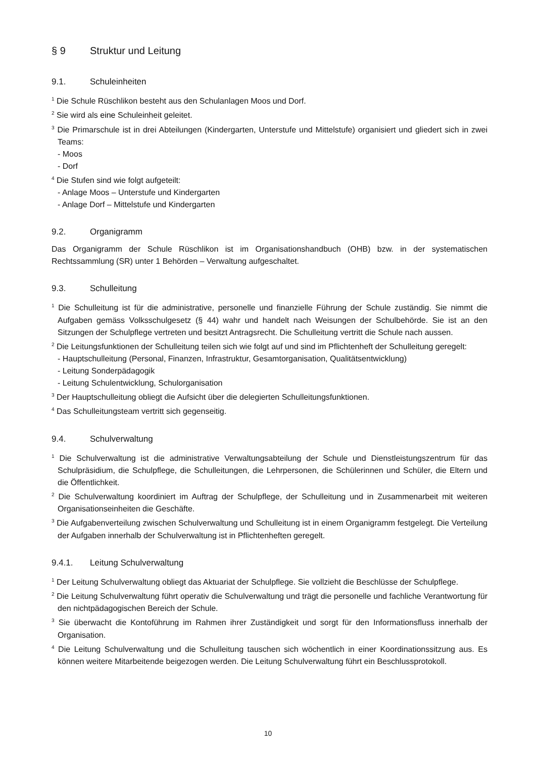§ 9 Struktur und Leitung
9.1. Schuleinheiten
<sup>1</sup> Die Schule Rüschlikon besteht aus den Schulanlagen Moos und Dorf.
<sup>2</sup> Sie wird als eine Schuleinheit geleitet.
<sup>3</sup> Die Primarschule ist in drei Abteilungen (Kindergarten, Unterstufe und Mittelstufe) organisiert und gliedert sich in zwei Teams:
- Moos
- Dorf
<sup>4</sup> Die Stufen sind wie folgt aufgeteilt:
- Anlage Moos – Unterstufe und Kindergarten
- Anlage Dorf – Mittelstufe und Kindergarten
9.2. Organigramm
Das Organigramm der Schule Rüschlikon ist im Organisationshandbuch (OHB) bzw. in der systematischen Rechtssammlung (SR) unter 1 Behörden – Verwaltung aufgeschaltet.
9.3. Schulleitung
<sup>1</sup> Die Schulleitung ist für die administrative, personelle und finanzielle Führung der Schule zuständig. Sie nimmt die Aufgaben gemäss Volksschulgesetz (§ 44) wahr und handelt nach Weisungen der Schulbehörde. Sie ist an den Sitzungen der Schulpflege vertreten und besitzt Antragsrecht. Die Schulleitung vertritt die Schule nach aussen.
<sup>2</sup> Die Leitungsfunktionen der Schulleitung teilen sich wie folgt auf und sind im Pflichtenheft der Schulleitung geregelt:
- Hauptschulleitung (Personal, Finanzen, Infrastruktur, Gesamtorganisation, Qualitätsentwicklung)
- Leitung Sonderpädagogik
- Leitung Schulentwicklung, Schulorganisation
<sup>3</sup> Der Hauptschulleitung obliegt die Aufsicht über die delegierten Schulleitungsfunktionen.
<sup>4</sup> Das Schulleitungsteam vertritt sich gegenseitig.
9.4. Schulverwaltung
<sup>1</sup> Die Schulverwaltung ist die administrative Verwaltungsabteilung der Schule und Dienstleistungszentrum für das Schulpräsidium, die Schulpflege, die Schulleitungen, die Lehrpersonen, die Schülerinnen und Schüler, die Eltern und die Öffentlichkeit.
<sup>2</sup> Die Schulverwaltung koordiniert im Auftrag der Schulpflege, der Schulleitung und in Zusammenarbeit mit weiteren Organisationseinheiten die Geschäfte.
<sup>3</sup> Die Aufgabenverteilung zwischen Schulverwaltung und Schulleitung ist in einem Organigramm festgelegt. Die Verteilung der Aufgaben innerhalb der Schulverwaltung ist in Pflichtenheften geregelt.
9.4.1. Leitung Schulverwaltung
<sup>1</sup> Der Leitung Schulverwaltung obliegt das Aktuariat der Schulpflege. Sie vollzieht die Beschlüsse der Schulpflege.
<sup>2</sup> Die Leitung Schulverwaltung führt operativ die Schulverwaltung und trägt die personelle und fachliche Verantwortung für den nichtpädagogischen Bereich der Schule.
<sup>3</sup> Sie überwacht die Kontoführung im Rahmen ihrer Zuständigkeit und sorgt für den Informationsfluss innerhalb der Organisation.
<sup>4</sup> Die Leitung Schulverwaltung und die Schulleitung tauschen sich wöchentlich in einer Koordinationssitzung aus. Es können weitere Mitarbeitende beigezogen werden. Die Leitung Schulverwaltung führt ein Beschlussprotokoll.
10